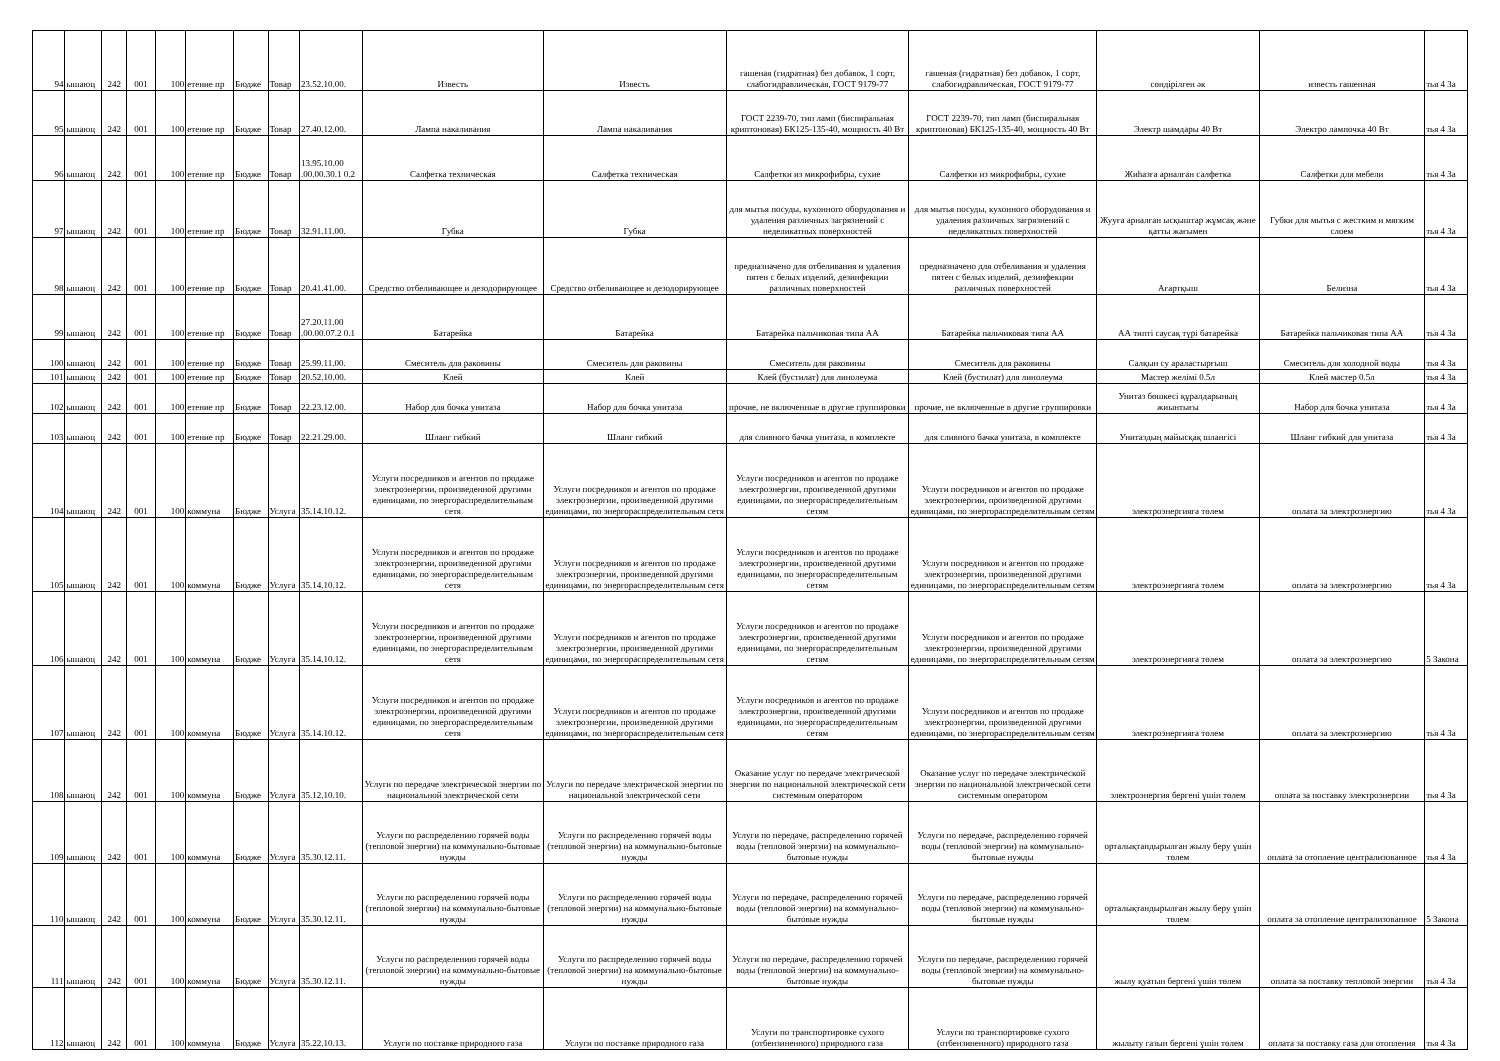| 94 | ышаюц | 242 | 001 | 100 | етение пр | Бюдже | Товар | 23.52.10.00. | Известь | Известь | гашеная (гидратная) без добавок, 1 сорт, слабогидравлическая, ГОСТ 9179-77 | гашеная (гидратная) без добавок, 1 сорт, слабогидравлическая, ГОСТ 9179-77 | сөндірілген әк | известь гашенная | тья 4 За |
| 95 | ышаюц | 242 | 001 | 100 | етение пр | Бюдже | Товар | 27.40.12.00. | Лампа накаливания | Лампа накаливания | ГОСТ 2239-70, тип ламп (биспиральная криптоновая) БК125-135-40, мощность 40 Вт | ГОСТ 2239-70, тип ламп (биспиральная криптоновая) БК125-135-40, мощность 40 Вт | Электр шамдары 40 Вт | Электро лампочка 40 Вт | тья 4 За |
| 96 | ышаюц | 242 | 001 | 100 | етение пр | Бюдже | Товар | 13.95.10.00 .00.00.30.1 0.2 | Салфетка техническая | Салфетка техническая | Салфетки из микрофибры, сухие | Салфетки из микрофибры, сухие | Жиһазға арналған салфетка | Салфетки для мебели | тья 4 За |
| 97 | ышаюц | 242 | 001 | 100 | етение пр | Бюдже | Товар | 32.91.11.00. | Губка | Губка | для мытья посуды, кухонного оборудования и удаления различных загрязнений с неделикатных поверхностей | для мытья посуды, кухонного оборудования и удаления различных загрязнений с неделикатных поверхностей | Жууға арналған ысқыштар жұмсақ және қатты жағымен | Губки для мытья с жестким и мягким слоем | тья 4 За |
| 98 | ышаюц | 242 | 001 | 100 | етение пр | Бюдже | Товар | 20.41.41.00. | Средство отбеливающее и дезодорирующее | Средство отбеливающее и дезодорирующее | предназначено для отбеливания и удаления пятен с белых изделий, дезинфекции различных поверхностей | предназначено для отбеливания и удаления пятен с белых изделий, дезинфекции различных поверхностей | Ағартқыш | Белизна | тья 4 За |
| 99 | ышаюц | 242 | 001 | 100 | етение пр | Бюдже | Товар | 27.20.11.00 .00.00.07.2 0.1 | Батарейка | Батарейка | Батарейка пальчиковая типа АА | Батарейка пальчиковая типа АА | АА типті саусақ түрі батарейка | Батарейка пальчиковая типа АА | тья 4 За |
| 100 | ышаюц | 242 | 001 | 100 | етение пр | Бюдже | Товар | 25.99.11.00. | Смеситель для раковины | Смеситель для раковины | Смеситель для раковины | Смеситель для раковины | Салқын су араластырғыш | Смеситель для холодной воды | тья 4 За |
| 101 | ышаюц | 242 | 001 | 100 | етение пр | Бюдже | Товар | 20.52.10.00. | Клей | Клей | Клей (бустилат) для линолеума | Клей (бустилат) для линолеума | Мастер желімі 0.5л | Клей мастер 0.5л | тья 4 За |
| 102 | ышаюц | 242 | 001 | 100 | етение пр | Бюдже | Товар | 22.23.12.00. | Набор для бочка унитаза | Набор для бочка унитаза | прочие, не включенные в другие группировки | прочие, не включенные в другие группировки | Унитаз бөшкесі құралдарының жиынтығы | Набор для бочка унитаза | тья 4 За |
| 103 | ышаюц | 242 | 001 | 100 | етение пр | Бюдже | Товар | 22.21.29.00. | Шланг гибкий | Шланг гибкий | для сливного бачка унитаза, в комплекте | для сливного бачка унитаза, в комплекте | Унитаздың майысқақ шлангісі | Шланг гибкий для унитаза | тья 4 За |
| 104 | ышаюц | 242 | 001 | 100 | коммуна | Бюдже | Услуга | 35.14.10.12. | Услуги посредников и агентов по продаже электроэнергии, произведенной другими единицами, по энергораспределительным сетя | Услуги посредников и агентов по продаже электроэнергии, произведенной другими единицами, по энергораспределительным сетя | Услуги посредников и агентов по продаже электроэнергии, произведенной другими единицами, по энергораспределительным сетям | Услуги посредников и агентов по продаже электроэнергии, произведенной другими единицами, по энергораспределительным сетям | электроэнергияға төлем | оплата за электроэнергию | тья 4 За |
| 105 | ышаюц | 242 | 001 | 100 | коммуна | Бюдже | Услуга | 35.14.10.12. | Услуги посредников и агентов по продаже электроэнергии, произведенной другими единицами, по энергораспределительным сетя | Услуги посредников и агентов по продаже электроэнергии, произведенной другими единицами, по энергораспределительным сетя | Услуги посредников и агентов по продаже электроэнергии, произведенной другими единицами, по энергораспределительным сетям | Услуги посредников и агентов по продаже электроэнергии, произведенной другими единицами, по энергораспределительным сетям | электроэнергияға төлем | оплата за электроэнергию | тья 4 За |
| 106 | ышаюц | 242 | 001 | 100 | коммуна | Бюдже | Услуга | 35.14.10.12. | Услуги посредников и агентов по продаже электроэнергии, произведенной другими единицами, по энергораспределительным сетя | Услуги посредников и агентов по продаже электроэнергии, произведенной другими единицами, по энергораспределительным сетя | Услуги посредников и агентов по продаже электроэнергии, произведенной другими единицами, по энергораспределительным сетям | Услуги посредников и агентов по продаже электроэнергии, произведенной другими единицами, по энергораспределительным сетям | электроэнергияға төлем | оплата за электроэнергию | 5 Закона |
| 107 | ышаюц | 242 | 001 | 100 | коммуна | Бюдже | Услуга | 35.14.10.12. | Услуги посредников и агентов по продаже электроэнергии, произведенной другими единицами, по энергораспределительным сетя | Услуги посредников и агентов по продаже электроэнергии, произведенной другими единицами, по энергораспределительным сетя | Услуги посредников и агентов по продаже электроэнергии, произведенной другими единицами, по энергораспределительным сетям | Услуги посредников и агентов по продаже электроэнергии, произведенной другими единицами, по энергораспределительным сетям | электроэнергияға төлем | оплата за электроэнергию | тья 4 За |
| 108 | ышаюц | 242 | 001 | 100 | коммуна | Бюдже | Услуга | 35.12.10.10. | Услуги по передаче электрической энергии по национальной электрической сети | Услуги по передаче электрической энергии по национальной электрической сети | Оказание услуг по передаче электрической энергии по национальной электрической сети системным оператором | Оказание услуг по передаче электрической энергии по национальной электрической сети системным оператором | электроэнергия бергені үшін төлем | оплата за поставку электроэнергии | тья 4 За |
| 109 | ышаюц | 242 | 001 | 100 | коммуна | Бюдже | Услуга | 35.30.12.11. | Услуги по распределению горячей воды (тепловой энергии) на коммунально-бытовые нужды | Услуги по распределению горячей воды (тепловой энергии) на коммунально-бытовые нужды | Услуги по передаче, распределению горячей воды (тепловой энергии) на коммунально-бытовые нужды | Услуги по передаче, распределению горячей воды (тепловой энергии) на коммунально-бытовые нужды | орталықтандырылған жылу беру үшін төлем | оплата за отопление централизованное | тья 4 За |
| 110 | ышаюц | 242 | 001 | 100 | коммуна | Бюдже | Услуга | 35.30.12.11. | Услуги по распределению горячей воды (тепловой энергии) на коммунально-бытовые нужды | Услуги по распределению горячей воды (тепловой энергии) на коммунально-бытовые нужды | Услуги по передаче, распределению горячей воды (тепловой энергии) на коммунально-бытовые нужды | Услуги по передаче, распределению горячей воды (тепловой энергии) на коммунально-бытовые нужды | орталықтандырылған жылу беру үшін төлем | оплата за отопление централизованное | 5 Закона |
| 111 | ышаюц | 242 | 001 | 100 | коммуна | Бюдже | Услуга | 35.30.12.11. | Услуги по распределению горячей воды (тепловой энергии) на коммунально-бытовые нужды | Услуги по распределению горячей воды (тепловой энергии) на коммунально-бытовые нужды | Услуги по передаче, распределению горячей воды (тепловой энергии) на коммунально-бытовые нужды | Услуги по передаче, распределению горячей воды (тепловой энергии) на коммунально-бытовые нужды | жылу қуатын бергені үшін төлем | оплата за поставку тепловой энергии | тья 4 За |
| 112 | ышаюц | 242 | 001 | 100 | коммуна | Бюдже | Услуга | 35.22.10.13. | Услуги по поставке природного газа | Услуги по поставке природного газа | Услуги по транспортировке сухого (отбензиненного) природного газа | Услуги по транспортировке сухого (отбензиненного) природного газа | жылыту газын бергені үшін төлем | оплата за поставку газа для отопления | тья 4 За |